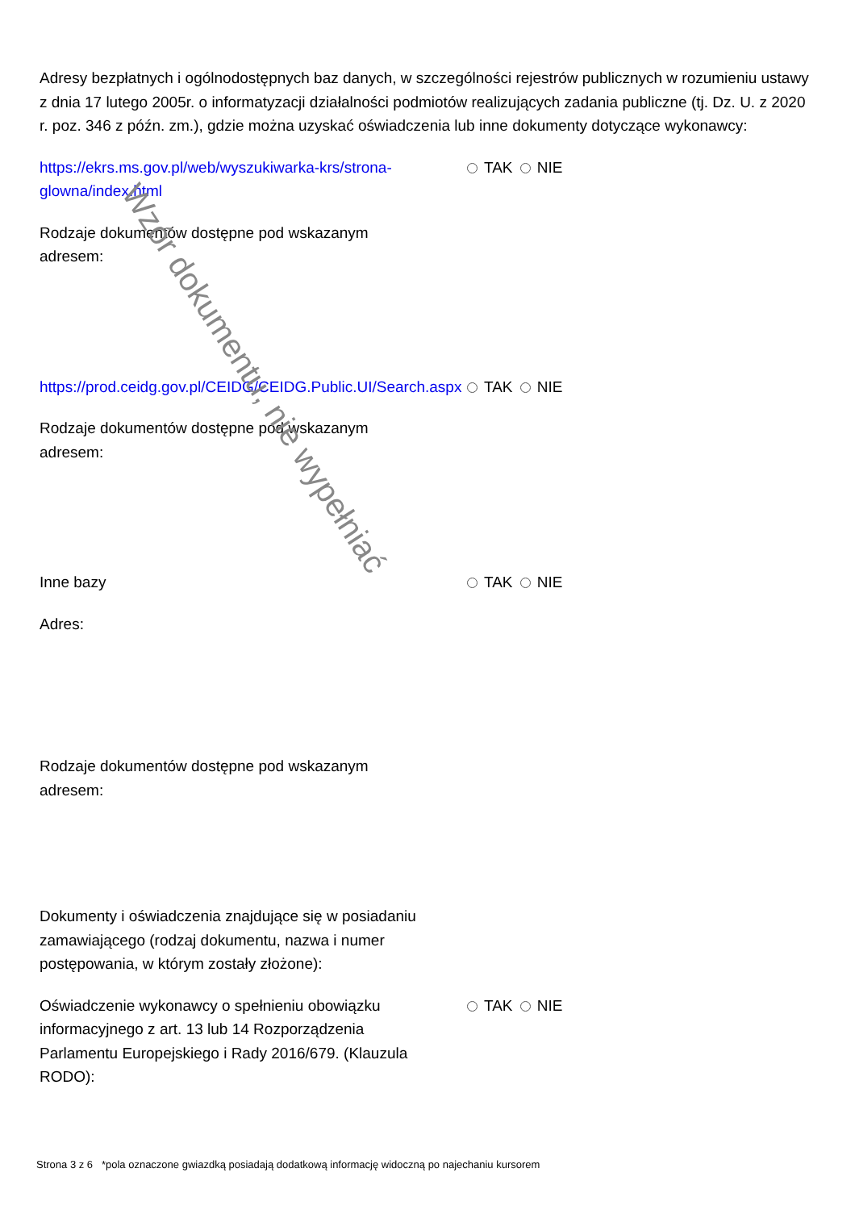Wzór dokumentu, nie wypełniać
Adresy bezpłatnych i ogólnodostępnych baz danych, w szczególności rejestrów publicznych w rozumieniu ustawy z dnia 17 lutego 2005r. o informatyzacji działalności podmiotów realizujących zadania publiczne (tj. Dz. U. z 2020 r. poz. 346 z późn. zm.), gdzie można uzyskać oświadczenia lub inne dokumenty dotyczące wykonawcy:
https://ekrs.ms.gov.pl/web/wyszukiwarka-krs/strona-glowna/index.html
TAK NIE
Rodzaje dokumentów dostępne pod wskazanym adresem:
https://prod.ceidg.gov.pl/CEIDG/CEIDG.Public.UI/Search.aspx
TAK NIE
Rodzaje dokumentów dostępne pod wskazanym adresem:
Inne bazy TAK NIE
Adres:
Rodzaje dokumentów dostępne pod wskazanym adresem:
Dokumenty i oświadczenia znajdujące się w posiadaniu zamawiającego (rodzaj dokumentu, nazwa i numer postępowania, w którym zostały złożone):
Oświadczenie wykonawcy o spełnieniu obowiązku informacyjnego z art. 13 lub 14 Rozporządzenia Parlamentu Europejskiego i Rady 2016/679. (Klauzula RODO):
TAK NIE
Strona 3 z 6 *pola oznaczone gwiazdką posiadają dodatkową informację widoczną po najechaniu kursorem